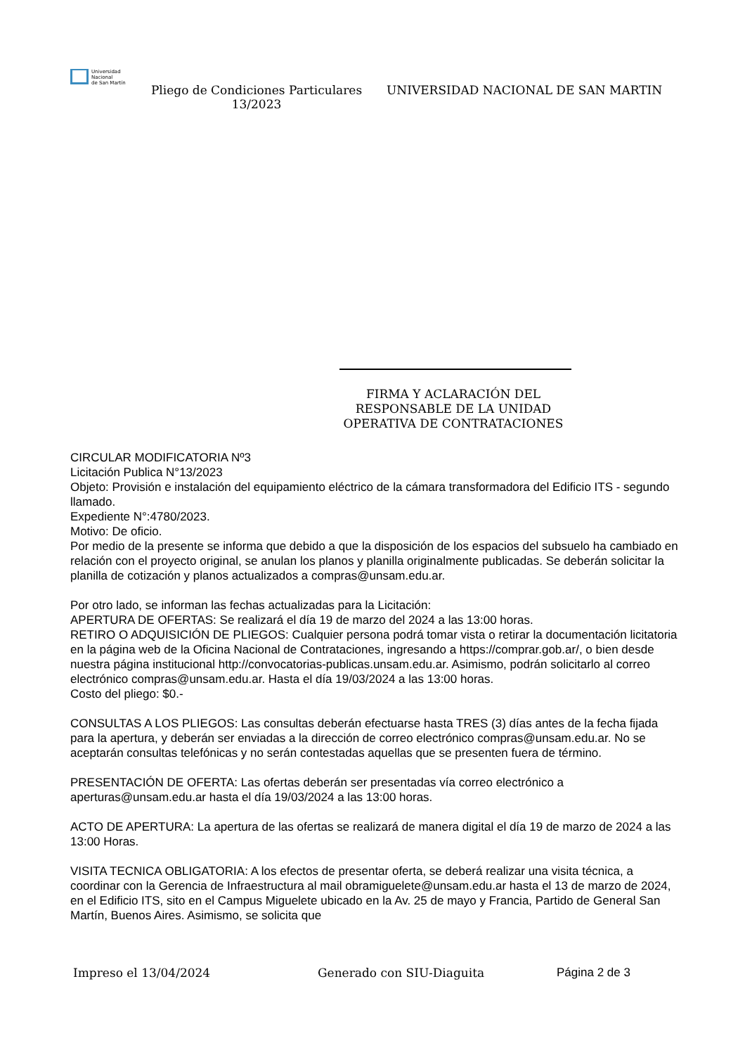Universidad
Nacional
de San Martín
Pliego de Condiciones Particulares 13/2023
UNIVERSIDAD NACIONAL DE SAN MARTIN
FIRMA Y ACLARACIÓN DEL RESPONSABLE DE LA UNIDAD OPERATIVA DE CONTRATACIONES
CIRCULAR MODIFICATORIA Nº3
Licitación Publica N°13/2023
Objeto: Provisión e instalación del equipamiento eléctrico de la cámara transformadora del Edificio ITS - segundo llamado.
Expediente N°:4780/2023.
Motivo: De oficio.
Por medio de la presente se informa que debido a que la disposición de los espacios del subsuelo ha cambiado en relación con el proyecto original, se anulan los planos y planilla originalmente publicadas. Se deberán solicitar la planilla de cotización y planos actualizados a compras@unsam.edu.ar.
Por otro lado, se informan las fechas actualizadas para la Licitación:
APERTURA DE OFERTAS: Se realizará el día 19 de marzo del 2024 a las 13:00 horas.
RETIRO O ADQUISICIÓN DE PLIEGOS: Cualquier persona podrá tomar vista o retirar la documentación licitatoria en la página web de la Oficina Nacional de Contrataciones, ingresando a https://comprar.gob.ar/, o bien desde nuestra página institucional http://convocatorias-publicas.unsam.edu.ar. Asimismo, podrán solicitarlo al correo electrónico compras@unsam.edu.ar. Hasta el día 19/03/2024 a las 13:00 horas.
Costo del pliego: $0.-
CONSULTAS A LOS PLIEGOS: Las consultas deberán efectuarse hasta TRES (3) días antes de la fecha fijada para la apertura, y deberán ser enviadas a la dirección de correo electrónico compras@unsam.edu.ar. No se aceptarán consultas telefónicas y no serán contestadas aquellas que se presenten fuera de término.
PRESENTACIÓN DE OFERTA: Las ofertas deberán ser presentadas vía correo electrónico a aperturas@unsam.edu.ar hasta el día 19/03/2024 a las 13:00 horas.
ACTO DE APERTURA: La apertura de las ofertas se realizará de manera digital el día 19 de marzo de 2024 a las 13:00 Horas.
VISITA TECNICA OBLIGATORIA: A los efectos de presentar oferta, se deberá realizar una visita técnica, a coordinar con la Gerencia de Infraestructura al mail obramiguelete@unsam.edu.ar hasta el 13 de marzo de 2024, en el Edificio ITS, sito en el Campus Miguelete ubicado en la Av. 25 de mayo y Francia, Partido de General San Martín, Buenos Aires. Asimismo, se solicita que
Impreso el 13/04/2024 Generado con SIU-Diaguita Página 2 de 3